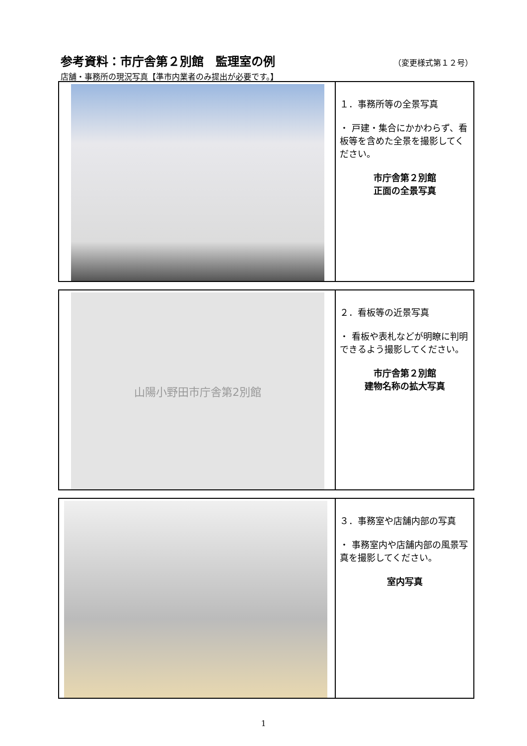参考資料：市庁舎第２別館　監理室の例 （変更様式第１２号）
店舗・事務所の現況写真【準市内業者のみ提出が必要です。】
| | １．事務所等の全景写真 ・ 戸建・集合にかかわらず、看板等を含めた全景を撮影してください。 市庁舎第２別館 正面の全景写真 |
| 山陽小野田市庁舎第2別館 | ２．看板等の近景写真 ・ 看板や表札などが明瞭に判明できるよう撮影してください。 市庁舎第２別館 建物名称の拡大写真 |
| | ３．事務室や店舗内部の写真 ・ 事務室内や店舗内部の風景写真を撮影してください。 室内写真 |
1